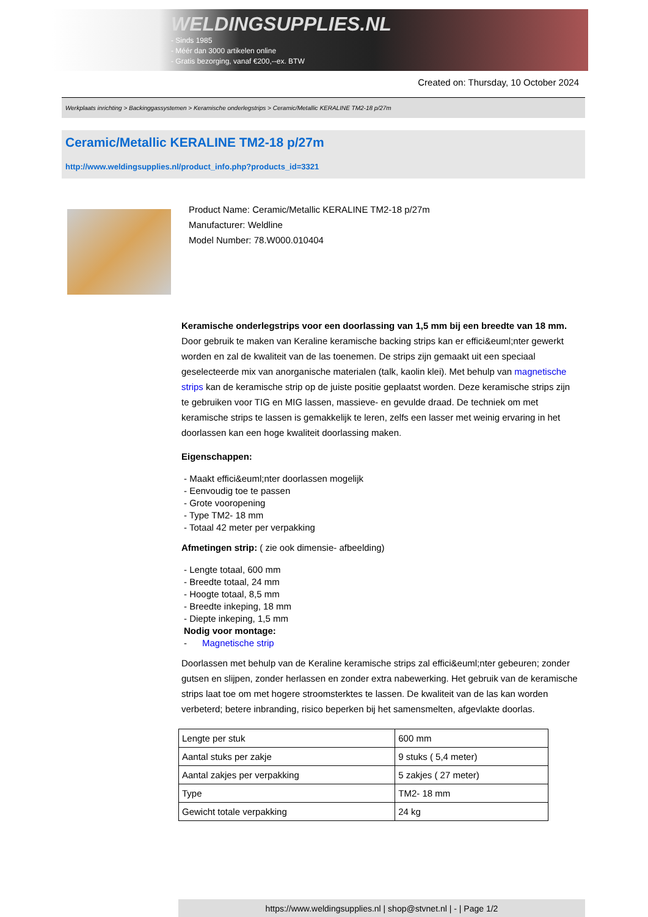WELDINGSUPPLIES.NL
- Sinds 1985
- Méér dan 3000 artikelen online
- Gratis bezorging, vanaf €200,--ex. BTW
Created on: Thursday, 10 October 2024
Werkplaats inrichting > Backinggassystemen > Keramische onderlegstrips > Ceramic/Metallic KERALINE TM2-18 p/27m
Ceramic/Metallic KERALINE TM2-18 p/27m
http://www.weldingsupplies.nl/product_info.php?products_id=3321
Product Name: Ceramic/Metallic KERALINE TM2-18 p/27m
Manufacturer: Weldline
Model Number: 78.W000.010404
Keramische onderlegstrips voor een doorlassing van 1,5 mm bij een breedte van 18 mm. Door gebruik te maken van Keraline keramische backing strips kan er effici&euml;nter gewerkt worden en zal de kwaliteit van de las toenemen. De strips zijn gemaakt uit een speciaal geselecteerde mix van anorganische materialen (talk, kaolin klei). Met behulp van magnetische strips kan de keramische strip op de juiste positie geplaatst worden. Deze keramische strips zijn te gebruiken voor TIG en MIG lassen, massieve- en gevulde draad. De techniek om met keramische strips te lassen is gemakkelijk te leren, zelfs een lasser met weinig ervaring in het doorlassen kan een hoge kwaliteit doorlassing maken.
Eigenschappen:
- Maakt effici&euml;nter doorlassen mogelijk
- Eenvoudig toe te passen
- Grote vooropening
- Type TM2- 18 mm
- Totaal 42 meter per verpakking
Afmetingen strip: ( zie ook dimensie- afbeelding)
- Lengte totaal, 600 mm
- Breedte totaal, 24 mm
- Hoogte totaal, 8,5 mm
- Breedte inkeping, 18 mm
- Diepte inkeping, 1,5 mm
Nodig voor montage:
- Magnetische strip
Doorlassen met behulp van de Keraline keramische strips zal effici&euml;nter gebeuren; zonder gutsen en slijpen, zonder herlassen en zonder extra nabewerking. Het gebruik van de keramische strips laat toe om met hogere stroomsterktes te lassen. De kwaliteit van de las kan worden verbeterd; betere inbranding, risico beperken bij het samensmelten, afgevlakte doorlas.
| Lengte per stuk | 600 mm |
| Aantal stuks per zakje | 9 stuks ( 5,4 meter) |
| Aantal zakjes per verpakking | 5 zakjes ( 27 meter) |
| Type | TM2- 18 mm |
| Gewicht totale verpakking | 24 kg |
https://www.weldingsupplies.nl | shop@stvnet.nl | - | Page 1/2